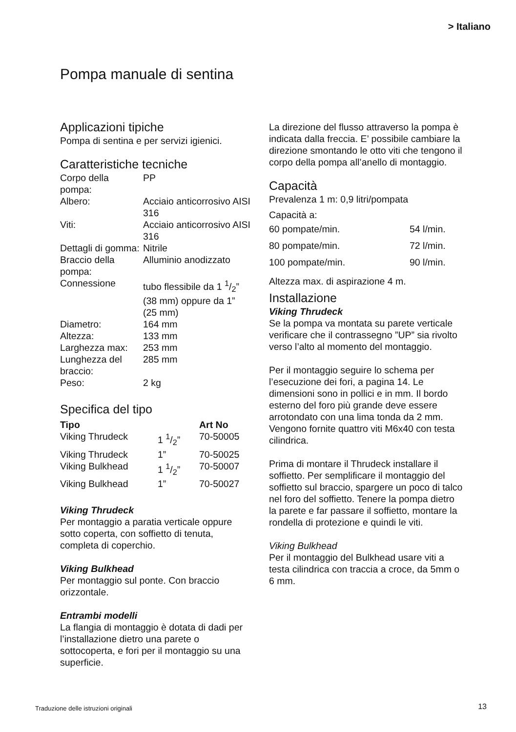> Italiano
Pompa manuale di sentina
Applicazioni tipiche
Pompa di sentina e per servizi igienici.
Caratteristiche tecniche
| Corpo della pompa: | PP |
| Albero: | Acciaio anticorrosivo AISI 316 |
| Viti: | Acciaio anticorrosivo AISI 316 |
| Dettagli di gomma: | Nitrile |
| Braccio della pompa: | Alluminio anodizzato |
| Connessione | tubo flessibile da 1 1/2” (38 mm) oppure da 1” (25 mm) |
| Diametro: | 164 mm |
| Altezza: | 133 mm |
| Larghezza max: | 253 mm |
| Lunghezza del braccio: | 285 mm |
| Peso: | 2 kg |
Specifica del tipo
| Tipo | | Art No |
| --- | --- | --- |
| Viking Thrudeck | 1 1/2” | 70-50005 |
| Viking Thrudeck | 1” | 70-50025 |
| Viking Bulkhead | 1 1/2” | 70-50007 |
| Viking Bulkhead | 1” | 70-50027 |
Viking Thrudeck
Per montaggio a paratia verticale oppure sotto coperta, con soffietto di tenuta, completa di coperchio.
Viking Bulkhead
Per montaggio sul ponte. Con braccio orizzontale.
Entrambi modelli
La flangia di montaggio è dotata di dadi per l’installazione dietro una parete o sottocoperta, e fori per il montaggio su una superficie.
La direzione del flusso attraverso la pompa è indicata dalla freccia. E’ possibile cambiare la direzione smontando le otto viti che tengono il corpo della pompa all’anello di montaggio.
Capacità
Prevalenza 1 m: 0,9 litri/pompata
Capacità a:
| 60 pompate/min. | 54 l/min. |
| 80 pompate/min. | 72 l/min. |
| 100 pompate/min. | 90 l/min. |
Altezza max. di aspirazione 4 m.
Installazione
Viking Thrudeck
Se la pompa va montata su parete verticale verificare che il contrassegno ”UP” sia rivolto verso l’alto al momento del montaggio.
Per il montaggio seguire lo schema per l’esecuzione dei fori, a pagina 14. Le dimensioni sono in pollici e in mm. Il bordo esterno del foro più grande deve essere arrotondato con una lima tonda da 2 mm. Vengono fornite quattro viti M6x40 con testa cilindrica.
Prima di montare il Thrudeck installare il soffietto. Per semplificare il montaggio del soffietto sul braccio, spargere un poco di talco nel foro del soffietto. Tenere la pompa dietro la parete e far passare il soffietto, montare la rondella di protezione e quindi le viti.
Viking Bulkhead
Per il montaggio del Bulkhead usare viti a testa cilindrica con traccia a croce, da 5mm o 6 mm.
Traduzione delle istruzioni originali
13